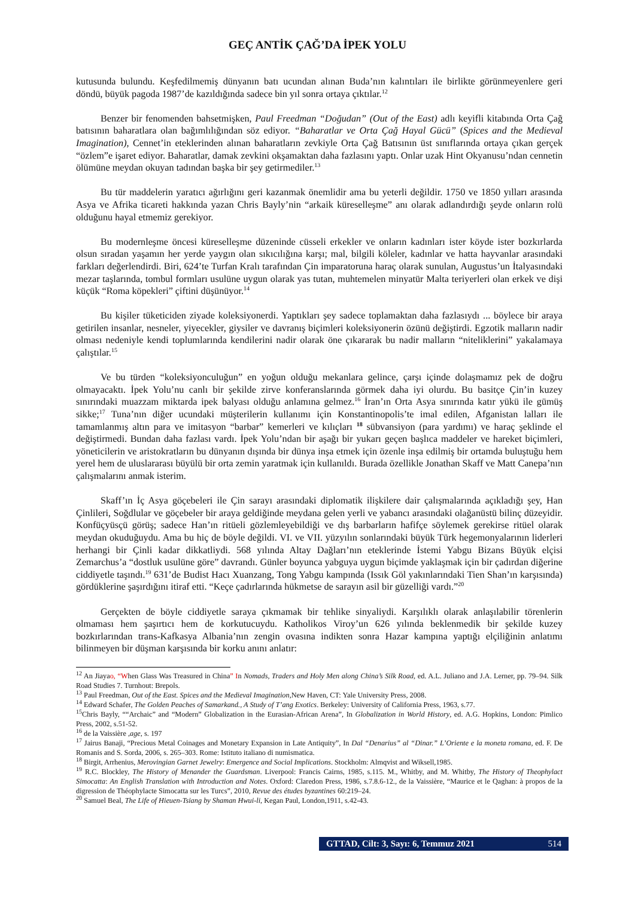GEÇ ANTİK ÇAĞ’DA İPEK YOLU
kutusunda bulundu. Keşfedilmemiş dünyanın batı ucundan alınan Buda’nın kalıntıları ile birlikte görünmeyenlere geri döndü, büyük pagoda 1987’de kazıldığında sadece bin yıl sonra ortaya çıktılar.<sup>12</sup>
Benzer bir fenomenden bahsetmişken, Paul Freedman “Doğudan” (Out of the East) adlı keyifli kitabında Orta Çağ batısının baharatlara olan bağımlılığından söz ediyor. “Baharatlar ve Orta Çağ Hayal Gücü” (Spices and the Medieval Imagination), Cennet’in eteklerinden alınan baharatların zevkiyle Orta Çağ Batısının üst sınıflarında ortaya çıkan gerçek “özlem”e işaret ediyor. Baharatlar, damak zevkini okşamaktan daha fazlasını yaptı. Onlar uzak Hint Okyanusu’ndan cennetin ölümüne meydan okuyan tadından başka bir şey getirmediler.<sup>13</sup>
Bu tür maddelerin yaratıcı ağırlığını geri kazanmak önemlidir ama bu yeterli değildir. 1750 ve 1850 yılları arasında Asya ve Afrika ticareti hakkında yazan Chris Bayly’nin “arkaik küreselleşme” anı olarak adlandırdığı şeyde onların rolü olduğunu hayal etmemiz gerekiyor.
Bu modernleşme öncesi küreselleşme düzeninde cüsseli erkekler ve onların kadınları ister köyde ister bozkırlarda olsun sıradan yaşamın her yerde yaygın olan sıkıcılığına karşı; mal, bilgili köleler, kadınlar ve hatta hayvanlar arasındaki farkları değerlendirdi. Biri, 624’te Turfan Kralı tarafından Çin imparatoruna haraç olarak sunulan, Augustus’un İtalyasındaki mezar taşlarında, tombul formları usulüne uygun olarak yas tutan, muhtemelen minyatür Malta teriyerleri olan erkek ve dişi küçük “Roma köpekleri” çiftini düşünüyor.<sup>14</sup>
Bu kişiler tüketiciden ziyade koleksiyonerdi. Yaptıkları şey sadece toplamaktan daha fazlasıydı ... böylece bir araya getirilen insanlar, nesneler, yiyecekler, giysiler ve davranış biçimleri koleksiyonerin özünü değiştirdi. Egzotik malların nadir olması nedeniyle kendi toplumlarında kendilerini nadir olarak öne çıkararak bu nadir malların “niteliklerini” yakalamaya çalıştılar.<sup>15</sup>
Ve bu türden “koleksiyonculuğun” en yoğun olduğu mekanlara gelince, çarşı içinde dolaşmamız pek de doğru olmayacaktı. İpek Yolu’nu canlı bir şekilde zirve konferanslarında görmek daha iyi olurdu. Bu basitçe Çin’in kuzey sınırındaki muazzam miktarda ipek balyası olduğu anlamına gelmez.<sup>16</sup> İran’ın Orta Asya sınırında katır yükü ile gümüş sikke;<sup>17</sup> Tuna’nın diğer ucundaki müşterilerin kullanımı için Konstantinopolis’te imal edilen, Afganistan lalları ile tamamlanmış altın para ve imitasyon “barbar” kemerleri ve kılıçları <sup>18</sup> sübvansiyon (para yardımı) ve haraç şeklinde el değiştirmedi. Bundan daha fazlası vardı. İpek Yolu’ndan bir aşağı bir yukarı geçen başlıca maddeler ve hareket biçimleri, yöneticilerin ve aristokratların bu dünyanın dışında bir dünya inşa etmek için özenle inşa edilmiş bir ortamda buluştuğu hem yerel hem de uluslararası büyülü bir orta zemin yaratmak için kullanıldı. Burada özellikle Jonathan Skaff ve Matt Canepa’nın çalışmalarını anmak isterim.
Skaff’ın İç Asya göçebeleri ile Çin sarayı arasındaki diplomatik ilişkilere dair çalışmalarında açıkladığı şey, Han Çinlileri, Soğdlular ve göçebeler bir araya geldiğinde meydana gelen yerli ve yabancı arasındaki olağanüstü bilinç düzeyidir. Konfüçyüsçü görüş; sadece Han’ın ritüeli gözlemleyebildiği ve dış barbarların hafifçe söylemek gerekirse ritüel olarak meydan okuduğuydu. Ama bu hiç de böyle değildi. VI. ve VII. yüzyılın sonlarındaki büyük Türk hegemonyalarının liderleri herhangi bir Çinli kadar dikkatliydi. 568 yılında Altay Dağları’nın eteklerinde İstemi Yabgu Bizans Büyük elçisi Zemarchus’a “dostluk usulüne göre” davrandı. Günler boyunca yabguya uygun biçimde yaklaşmak için bir çadırdan diğerine ciddiyetle taşındı.<sup>19</sup> 631’de Budist Hacı Xuanzang, Tong Yabgu kampında (Issık Göl yakınlarındaki Tien Shan’ın karşısında) gördüklerine şaşırdığını itiraf etti. “Keçe çadırlarında hükmetse de sarayın asil bir güzelliği vardı.”<sup>20</sup>
Gerçekten de böyle ciddiyetle saraya çıkmamak bir tehlike sinyaliydi. Karşılıklı olarak anlaşılabilir törenlerin olmaması hem şaşırtıcı hem de korkutucuydu. Katholikos Viroy’un 626 yılında beklenmedik bir şekilde kuzey bozkırlarından trans-Kafkasya Albania’nın zengin ovasına indikten sonra Hazar kampına yaptığı elçiliğinin anlatımı bilinmeyen bir düşman karşısında bir korku anını anlatır:
<sup>12</sup> An Jiayao, “When Glass Was Treasured in China” In Nomads, Traders and Holy Men along China’s Silk Road, ed. A.L. Juliano and J.A. Lerner, pp. 79–94. Silk Road Studies 7. Turnhout: Brepols.
<sup>13</sup> Paul Freedman, Out of the East. Spices and the Medieval Imagination,New Haven, CT: Yale University Press, 2008.
<sup>14</sup> Edward Schafer, The Golden Peaches of Samarkand., A Study of T’ang Exotics. Berkeley: University of California Press, 1963, s.77.
<sup>15</sup> Chris Bayly, ““Archaic” and “Modern” Globalization in the Eurasian-African Arena”, In Globalization in World History, ed. A.G. Hopkins, London: Pimlico Press, 2002, s.51-52.
<sup>16</sup> de la Vaissière ,age, s. 197
<sup>17</sup> Jairus Banaji, “Precious Metal Coinages and Monetary Expansion in Late Antiquity”, In Dal “Denarius” al “Dinar.” L’Oriente e la moneta romana, ed. F. De Romanis and S. Sorda, 2006, s. 265–303. Rome: Istituto italiano di numismatica.
<sup>18</sup> Birgit, Arrhenius, Merovingian Garnet Jewelry: Emergence and Social Implications. Stockholm: Almqvist and Wiksell,1985.
<sup>19</sup> R.C. Blockley, The History of Menander the Guardsman. Liverpool: Francis Cairns, 1985, s.115. M., Whitby, and M. Whitby, The History of Theophylact Simocatta: An English Translation with Introduction and Notes. Oxford: Claredon Press, 1986, s.7.8.6-12., de la Vaissière, “Maurice et le Qaghan: à propos de la digression de Théophylacte Simocatta sur les Turcs”, 2010, Revue des études byzantines 60:219–24.
<sup>20</sup> Samuel Beal, The Life of Hieuen-Tsiang by Shaman Hwui-li, Kegan Paul, London,1911, s.42-43.
GTTAD, Cilt: 3, Sayı: 6, Temmuz 2021 514